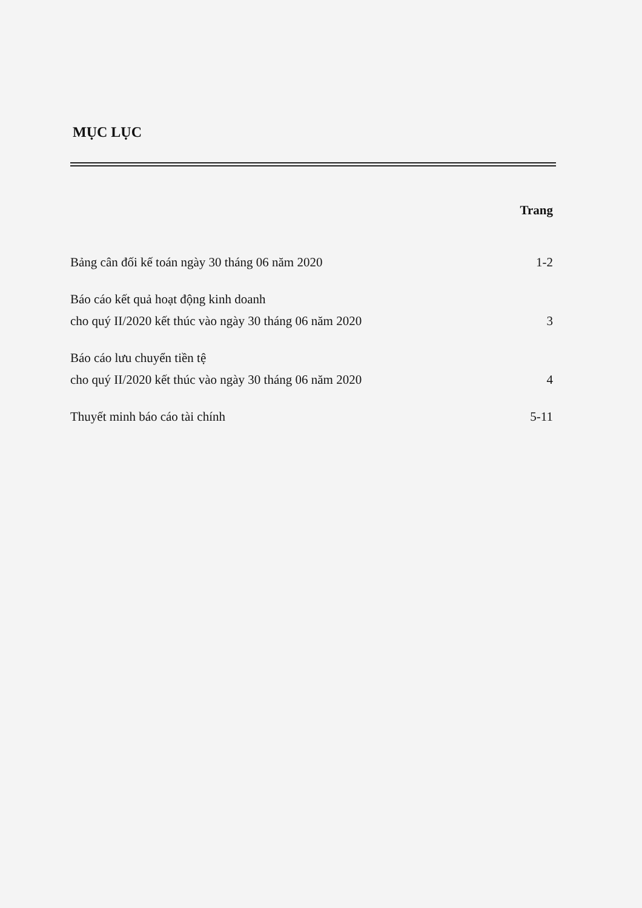MỤC LỤC
Trang
Bảng cân đối kế toán ngày 30 tháng 06 năm 2020
1-2
Báo cáo kết quả hoạt động kinh doanh
cho quý II/2020 kết thúc vào ngày 30 tháng 06 năm 2020
3
Báo cáo lưu chuyển tiền tệ
cho quý II/2020 kết thúc vào ngày 30 tháng 06 năm 2020
4
Thuyết minh báo cáo tài chính
5-11